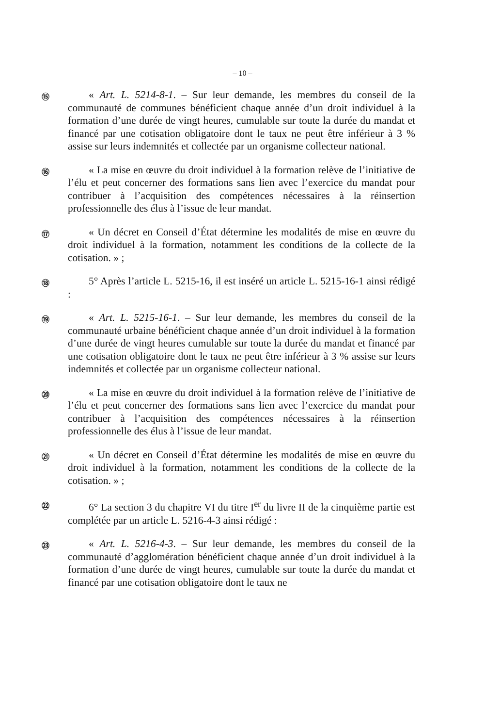– 10 –
⑮
« Art. L. 5214-8-1. – Sur leur demande, les membres du conseil de la communauté de communes bénéficient chaque année d’un droit individuel à la formation d’une durée de vingt heures, cumulable sur toute la durée du mandat et financé par une cotisation obligatoire dont le taux ne peut être inférieur à 3 % assise sur leurs indemnités et collectée par un organisme collecteur national.
⑯
« La mise en œuvre du droit individuel à la formation relève de l’initiative de l’élu et peut concerner des formations sans lien avec l’exercice du mandat pour contribuer à l’acquisition des compétences nécessaires à la réinsertion professionnelle des élus à l’issue de leur mandat.
⑰
« Un décret en Conseil d’État détermine les modalités de mise en œuvre du droit individuel à la formation, notamment les conditions de la collecte de la cotisation. » ;
⑱
5° Après l’article L. 5215-16, il est inséré un article L. 5215-16-1 ainsi rédigé :
⑲
« Art. L. 5215-16-1. – Sur leur demande, les membres du conseil de la communauté urbaine bénéficient chaque année d’un droit individuel à la formation d’une durée de vingt heures cumulable sur toute la durée du mandat et financé par une cotisation obligatoire dont le taux ne peut être inférieur à 3 % assise sur leurs indemnités et collectée par un organisme collecteur national.
⑳
« La mise en œuvre du droit individuel à la formation relève de l’initiative de l’élu et peut concerner des formations sans lien avec l’exercice du mandat pour contribuer à l’acquisition des compétences nécessaires à la réinsertion professionnelle des élus à l’issue de leur mandat.
㉑
« Un décret en Conseil d’État détermine les modalités de mise en œuvre du droit individuel à la formation, notamment les conditions de la collecte de la cotisation. » ;
㉒
6° La section 3 du chapitre VI du titre I<sup>er</sup> du livre II de la cinquième partie est complétée par un article L. 5216-4-3 ainsi rédigé :
㉓
« Art. L. 5216-4-3. – Sur leur demande, les membres du conseil de la communauté d’agglomération bénéficient chaque année d’un droit individuel à la formation d’une durée de vingt heures, cumulable sur toute la durée du mandat et financé par une cotisation obligatoire dont le taux ne